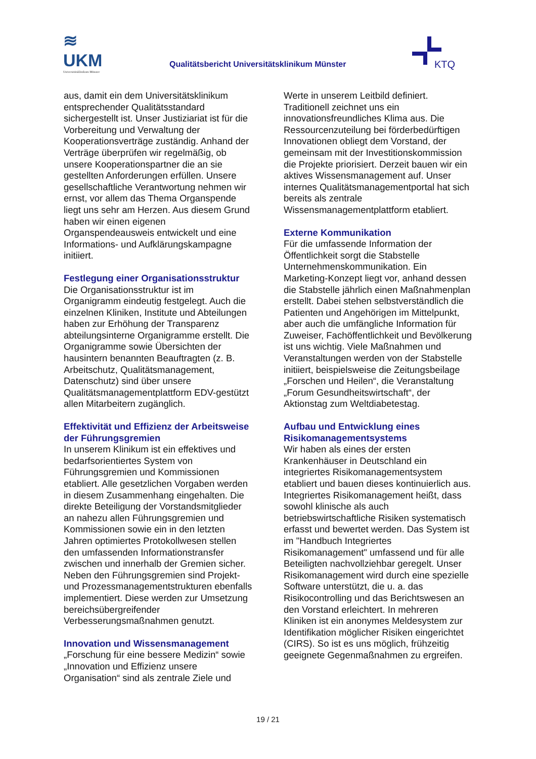≋
UKM
Universitätsklinikum Münster
Qualitätsbericht Universitätsklinikum Münster
KTQ
aus, damit ein dem Universitätsklinikum entsprechender Qualitätsstandard sichergestellt ist. Unser Justiziariat ist für die Vorbereitung und Verwaltung der Kooperationsverträge zuständig. Anhand der Verträge überprüfen wir regelmäßig, ob unsere Kooperationspartner die an sie gestellten Anforderungen erfüllen. Unsere gesellschaftliche Verantwortung nehmen wir ernst, vor allem das Thema Organspende liegt uns sehr am Herzen. Aus diesem Grund haben wir einen eigenen Organspendeausweis entwickelt und eine Informations- und Aufklärungskampagne initiiert.
Festlegung einer Organisationsstruktur
Die Organisationsstruktur ist im Organigramm eindeutig festgelegt. Auch die einzelnen Kliniken, Institute und Abteilungen haben zur Erhöhung der Transparenz abteilungsinterne Organigramme erstellt. Die Organigramme sowie Übersichten der hausintern benannten Beauftragten (z. B. Arbeitschutz, Qualitätsmanagement, Datenschutz) sind über unsere Qualitätsmanagementplattform EDV-gestützt allen Mitarbeitern zugänglich.
Effektivität und Effizienz der Arbeitsweise der Führungsgremien
In unserem Klinikum ist ein effektives und bedarfsorientiertes System von Führungsgremien und Kommissionen etabliert. Alle gesetzlichen Vorgaben werden in diesem Zusammenhang eingehalten. Die direkte Beteiligung der Vorstandsmitglieder an nahezu allen Führungsgremien und Kommissionen sowie ein in den letzten Jahren optimiertes Protokollwesen stellen den umfassenden Informationstransfer zwischen und innerhalb der Gremien sicher. Neben den Führungsgremien sind Projekt- und Prozessmanagementstrukturen ebenfalls implementiert. Diese werden zur Umsetzung bereichsübergreifender Verbesserungsmaßnahmen genutzt.
Innovation und Wissensmanagement
„Forschung für eine bessere Medizin“ sowie „Innovation und Effizienz unsere Organisation“ sind als zentrale Ziele und
Werte in unserem Leitbild definiert. Traditionell zeichnet uns ein innovationsfreundliches Klima aus. Die Ressourcenzuteilung bei förderbedürftigen Innovationen obliegt dem Vorstand, der gemeinsam mit der Investitionskommission die Projekte priorisiert. Derzeit bauen wir ein aktives Wissensmanagement auf. Unser internes Qualitätsmanagementportal hat sich bereits als zentrale Wissensmanagementplattform etabliert.
Externe Kommunikation
Für die umfassende Information der Öffentlichkeit sorgt die Stabstelle Unternehmenskommunikation. Ein Marketing-Konzept liegt vor, anhand dessen die Stabstelle jährlich einen Maßnahmenplan erstellt. Dabei stehen selbstverständlich die Patienten und Angehörigen im Mittelpunkt, aber auch die umfängliche Information für Zuweiser, Fachöffentlichkeit und Bevölkerung ist uns wichtig. Viele Maßnahmen und Veranstaltungen werden von der Stabstelle initiiert, beispielsweise die Zeitungsbeilage „Forschen und Heilen“, die Veranstaltung „Forum Gesundheitswirtschaft“, der Aktionstag zum Weltdiabetestag.
Aufbau und Entwicklung eines Risikomanagementsystems
Wir haben als eines der ersten Krankenhäuser in Deutschland ein integriertes Risikomanagementsystem etabliert und bauen dieses kontinuierlich aus. Integriertes Risikomanagement heißt, dass sowohl klinische als auch betriebswirtschaftliche Risiken systematisch erfasst und bewertet werden. Das System ist im "Handbuch Integriertes Risikomanagement" umfassend und für alle Beteiligten nachvollziehbar geregelt. Unser Risikomanagement wird durch eine spezielle Software unterstützt, die u. a. das Risikocontrolling und das Berichtswesen an den Vorstand erleichtert. In mehreren Kliniken ist ein anonymes Meldesystem zur Identifikation möglicher Risiken eingerichtet (CIRS). So ist es uns möglich, frühzeitig geeignete Gegenmaßnahmen zu ergreifen.
19 / 21